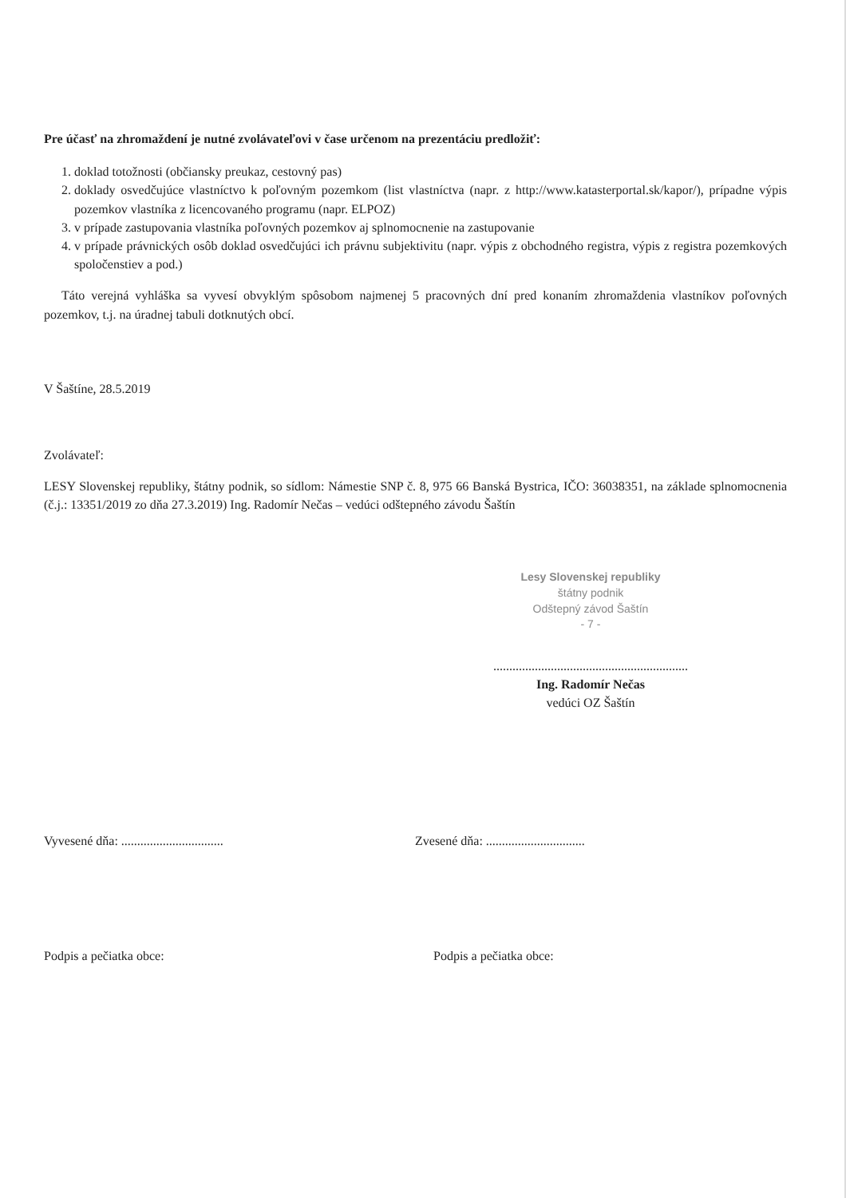Pre účasť na zhromaždení je nutné zvolávateľovi v čase určenom na prezentáciu predložiť:
1. doklad totožnosti (občiansky preukaz, cestovný pas)
2. doklady osvedčujúce vlastníctvo k poľovným pozemkom (list vlastníctva (napr. z http://www.katasterportal.sk/kapor/), prípadne výpis pozemkov vlastníka z licencovaného programu (napr. ELPOZ)
3. v prípade zastupovania vlastníka poľovných pozemkov aj splnomocnenie na zastupovanie
4. v prípade právnických osôb doklad osvedčujúci ich právnu subjektivitu (napr. výpis z obchodného registra, výpis z registra pozemkových spoločenstiev a pod.)
Táto verejná vyhláška sa vyvesí obvyklým spôsobom najmenej 5 pracovných dní pred konaním zhromaždenia vlastníkov poľovných pozemkov, t.j. na úradnej tabuli dotknutých obcí.
V Šaštíne, 28.5.2019
Zvolávateľ:
LESY Slovenskej republiky, štátny podnik, so sídlom: Námestie SNP č. 8, 975 66 Banská Bystrica, IČO: 36038351, na základe splnomocnenia (č.j.: 13351/2019 zo dňa 27.3.2019) Ing. Radomír Nečas – vedúci odštepného závodu Šaštín
Lesy Slovenskej republiky
štátny podnik
Odštepný závod Šaštín
- 7 -
.............................................................
Ing. Radomír Nečas
vedúci OZ Šaštín
Vyvesené dňa: ................................ Zvesené dňa: ...............................
Podpis a pečiatka obce: Podpis a pečiatka obce: